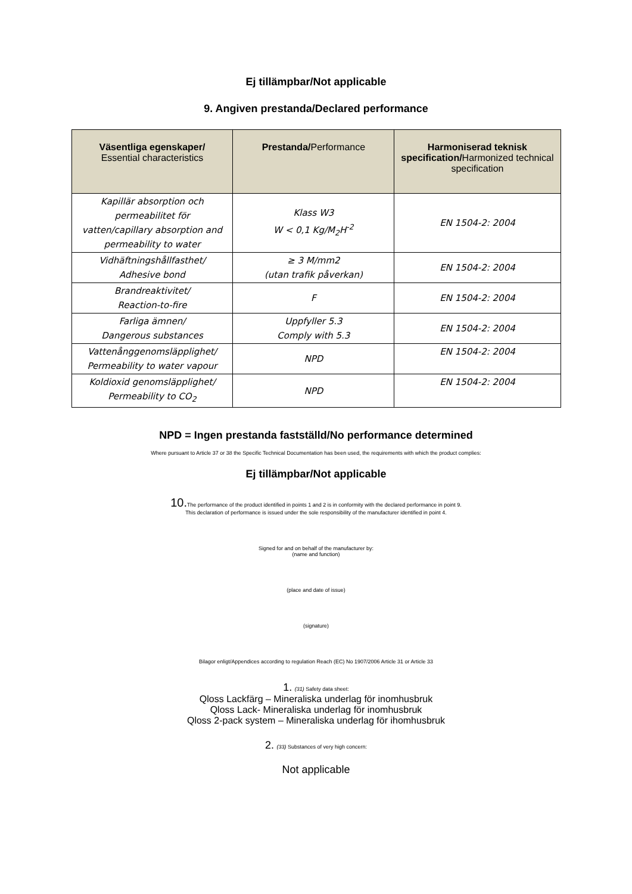Ej tillämpbar/Not applicable
9. Angiven prestanda/Declared performance
| Väsentliga egenskaper/ Essential characteristics | Prestanda/ Performance | Harmoniserad teknisk specification/ Harmonized technical specification |
| --- | --- | --- |
| Kapillär absorption och permeabilitet för vatten/capillary absorption and permeability to water | Klass W3 W < 0,1 Kg/M<sub>2</sub>H<sup>-2</sup> | EN 1504-2: 2004 |
| Vidhäftningshållfasthet/ Adhesive bond | ≥ 3 M/mm2 (utan trafik påverkan) | EN 1504-2: 2004 |
| Brandreaktivitet/ Reaction-to-fire | F | EN 1504-2: 2004 |
| Farliga ämnen/ Dangerous substances | Uppfyller 5.3 Comply with 5.3 | EN 1504-2: 2004 |
| Vattenånggenomsläpplighet/ Permeability to water vapour | NPD | EN 1504-2: 2004 |
| Koldioxid genomsläpplighet/ Permeability to CO<sub>2</sub> | NPD | EN 1504-2: 2004 |
NPD = Ingen prestanda fastställd/No performance determined
Where pursuant to Article 37 or 38 the Specific Technical Documentation has been used, the requirements with which the product complies:
Ej tillämpbar/Not applicable
10. The performance of the product identified in points 1 and 2 is in conformity with the declared performance in point 9.
This declaration of performance is issued under the sole responsibility of the manufacturer identified in point 4.
Signed for and on behalf of the manufacturer by:
(name and function)
(place and date of issue)
(signature)
Bilagor enligt/Appendices according to regulation Reach (EC) No 1907/2006 Article 31 or Article 33
1. (31) Safety data sheet:
Qloss Lackfärg – Mineraliska underlag för inomhusbruk
Qloss Lack- Mineraliska underlag för inomhusbruk
Qloss 2-pack system – Mineraliska underlag för ihomhusbruk
2. (33) Substances of very high concern:
Not applicable